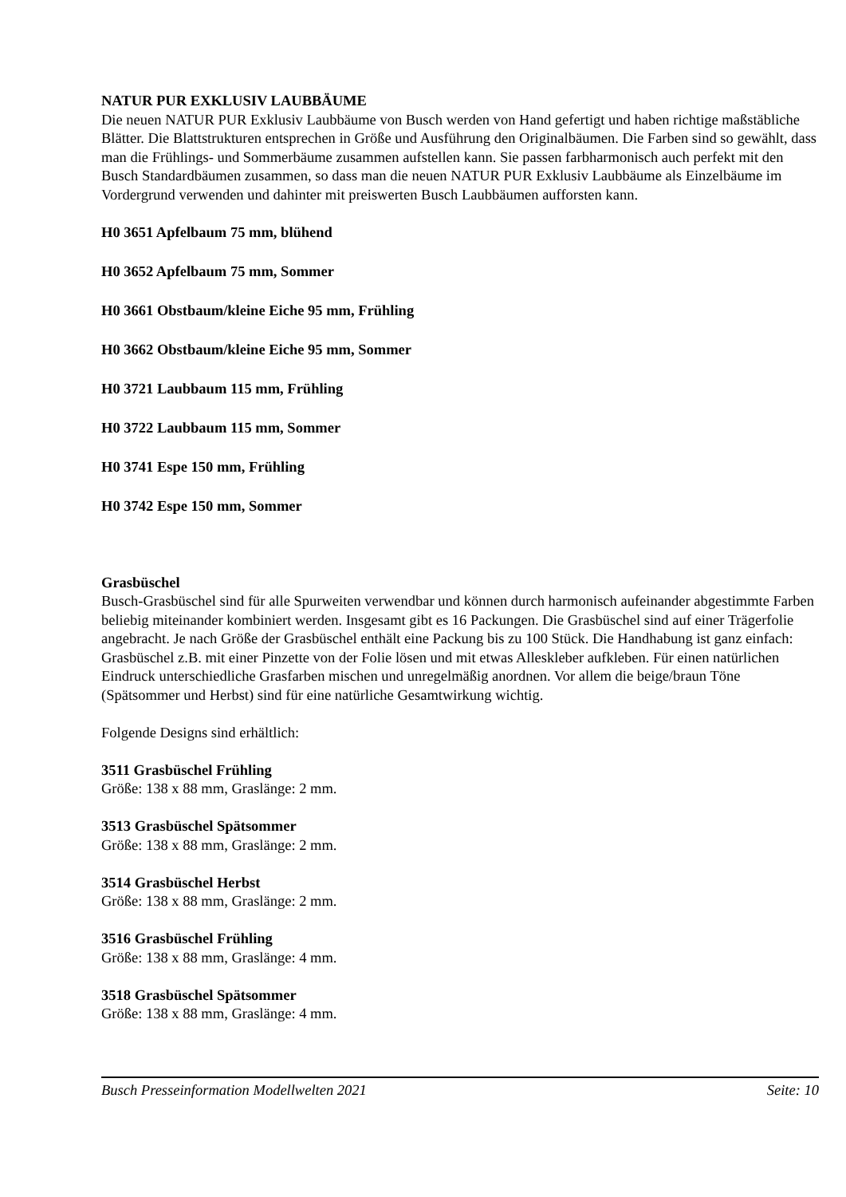NATUR PUR EXKLUSIV LAUBBÄUME
Die neuen NATUR PUR Exklusiv Laubbäume von Busch werden von Hand gefertigt und haben richtige maßstäbliche Blätter. Die Blattstrukturen entsprechen in Größe und Ausführung den Originalbäumen. Die Farben sind so gewählt, dass man die Frühlings- und Sommerbäume zusammen aufstellen kann. Sie passen farbharmonisch auch perfekt mit den Busch Standardbäumen zusammen, so dass man die neuen NATUR PUR Exklusiv Laubbäume als Einzelbäume im Vordergrund verwenden und dahinter mit preiswerten Busch Laubbäumen aufforsten kann.
H0 3651 Apfelbaum 75 mm, blühend
H0 3652 Apfelbaum 75 mm, Sommer
H0 3661 Obstbaum/kleine Eiche 95 mm, Frühling
H0 3662 Obstbaum/kleine Eiche 95 mm, Sommer
H0 3721 Laubbaum 115 mm, Frühling
H0 3722 Laubbaum 115 mm, Sommer
H0 3741 Espe 150 mm, Frühling
H0 3742 Espe 150 mm, Sommer
Grasbüschel
Busch-Grasbüschel sind für alle Spurweiten verwendbar und können durch harmonisch aufeinander abgestimmte Farben beliebig miteinander kombiniert werden. Insgesamt gibt es 16 Packungen. Die Grasbüschel sind auf einer Trägerfolie angebracht. Je nach Größe der Grasbüschel enthält eine Packung bis zu 100 Stück. Die Handhabung ist ganz einfach: Grasbüschel z.B. mit einer Pinzette von der Folie lösen und mit etwas Alleskleber aufkleben. Für einen natürlichen Eindruck unterschiedliche Grasfarben mischen und unregelmäßig anordnen. Vor allem die beige/braun Töne (Spätsommer und Herbst) sind für eine natürliche Gesamtwirkung wichtig.
Folgende Designs sind erhältlich:
3511 Grasbüschel Frühling
Größe: 138 x 88 mm, Graslänge: 2 mm.
3513 Grasbüschel Spätsommer
Größe: 138 x 88 mm, Graslänge: 2 mm.
3514 Grasbüschel Herbst
Größe: 138 x 88 mm, Graslänge: 2 mm.
3516 Grasbüschel Frühling
Größe: 138 x 88 mm, Graslänge: 4 mm.
3518 Grasbüschel Spätsommer
Größe: 138 x 88 mm, Graslänge: 4 mm.
Busch Presseinformation Modellwelten 2021 Seite: 10